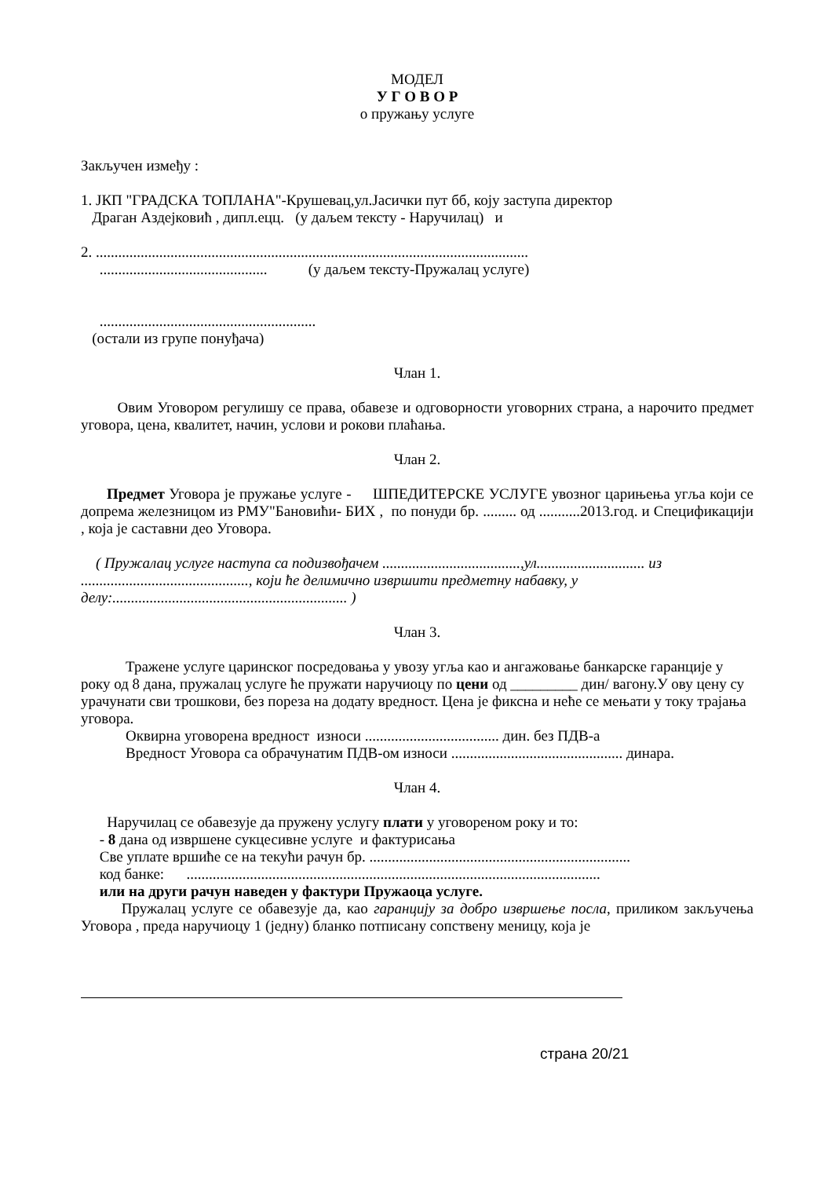МОДЕЛ
У Г О В О Р
о пружању услуге
Закључен између :
1. ЈКП "ГРАДСКА ТОПЛАНА"-Крушевац,ул.Јасички пут бб, коју заступа директор
Драган Аздејковић , дипл.ецц. (у даљем тексту - Наручилац) и
2. ....................................................................................................................
............................................. (у даљем тексту-Пружалац услуге)
..........................................................
(остали из групе понуђача)
Члан 1.
Овим Уговором регулишу се права, обавезе и одговорности уговорних страна, а нарочито предмет уговора, цена, квалитет, начин, услови и рокови плаћања.
Члан 2.
Предмет Уговора је пружање услуге - ШПЕДИТЕРСКЕ УСЛУГЕ увозног царињења угља који се допрема железницом из РМУ"Бановићи- БИХ , по понуди бр. ......... од ...........2013.год. и Спецификацији , која је саставни део Уговора.
( Пружалац услуге наступа са подизвођачем .....................................,ул............................. из ............................................., који ће делимично извршити предметну набавку, у делу:............................................................... )
Члан 3.
Тражене услуге царинског посредовања у увозу угља као и ангажовање банкарске гаранције у року од 8 дана, пружалац услуге ће пружати наручиоцу по цени од _________ дин/ вагону.У ову цену су урачунати сви трошкови, без пореза на додату вредност. Цена је фиксна и неће се мењати у току трајања уговора.
Оквирна уговорена вредност износи .................................... дин. без ПДВ-а
Вредност Уговора са обрачунатим ПДВ-ом износи .............................................. динара.
Члан 4.
Наручилац се обавезује да пружену услугу плати у уговореном року и то:
- 8 дана од извршене сукцесивне услуге и фактурисања
Све уплате вршиће се на текући рачун бр. ......................................................................
код банке: ...............................................................................................................
или на други рачун наведен у фактури Пружаоца услуге.
Пружалац услуге се обавезује да, као гаранцију за добро извршење посла, приликом закључења Уговора , преда наручиоцу 1 (једну) бланко потписану сопствену меницу, која је
страна 20/21